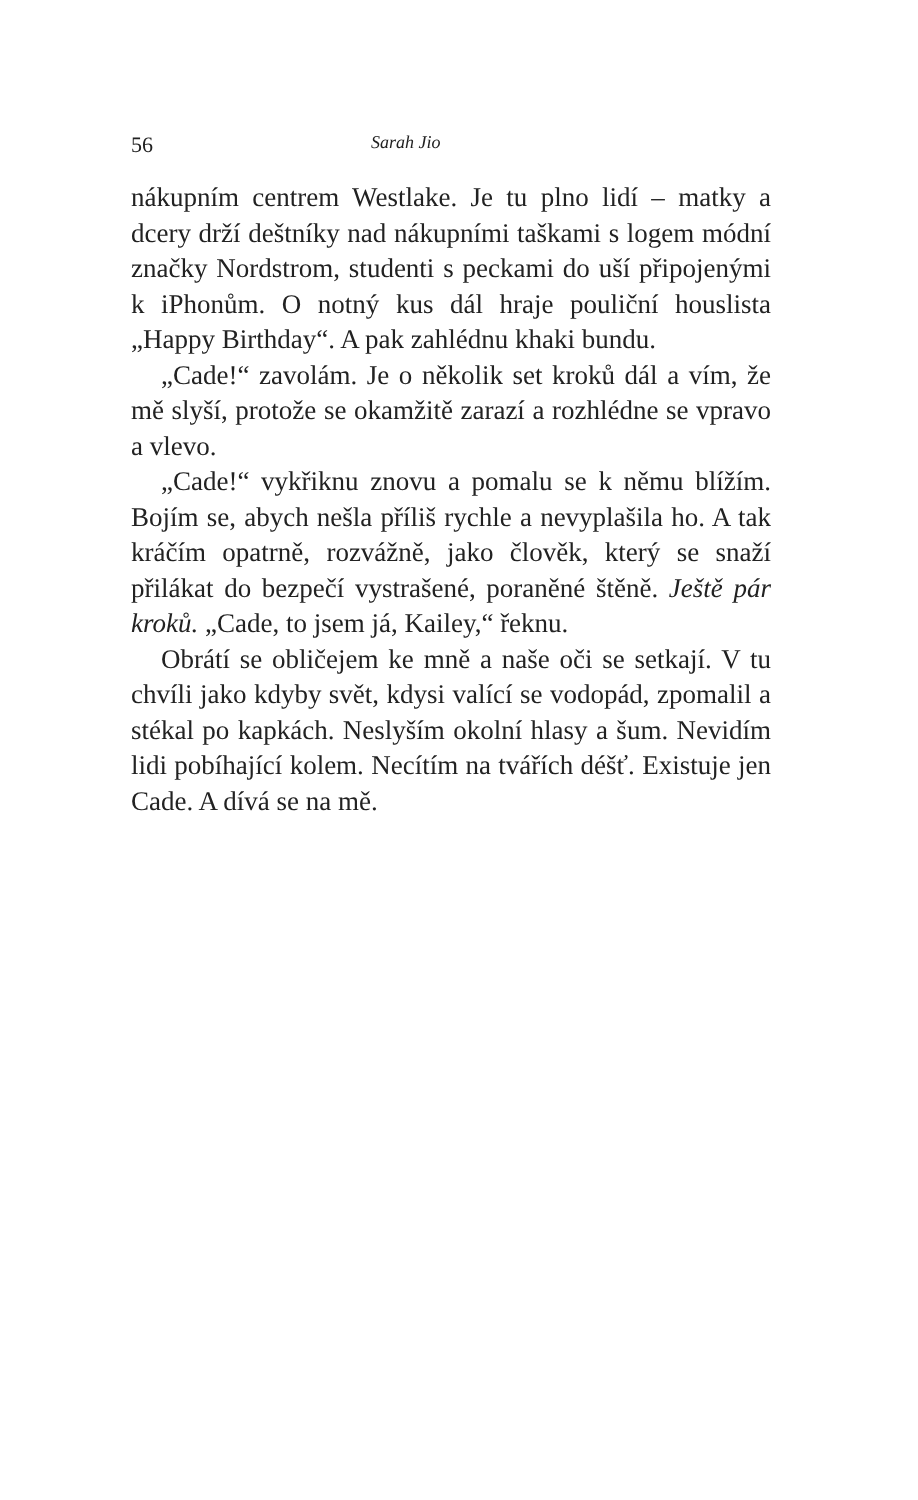56 Sarah Jio
nákupním centrem Westlake. Je tu plno lidí – matky a dcery drží deštníky nad nákupními taškami s logem módní značky Nordstrom, studenti s peckami do uší připojenými k iPhonům. O notný kus dál hraje pouliční houslista „Happy Birthday“. A pak zahlédnu khaki bundu.
„Cade!“ zavolám. Je o několik set kroků dál a vím, že mě slyší, protože se okamžitě zarazí a rozhlédne se vpravo a vlevo.
„Cade!“ vykřiknu znovu a pomalu se k němu blížím. Bojím se, abych nešla příliš rychle a nevyplašila ho. A tak kráčím opatrně, rozvážně, jako člověk, který se snaží přilákat do bezpečí vystrašené, poraněné štěně. Ještě pár kroků. „Cade, to jsem já, Kailey,“ řeknu.
Obrátí se obličejem ke mně a naše oči se setkají. V tu chvíli jako kdyby svět, kdysi valící se vodopád, zpomalil a stékal po kapkách. Neslyším okolní hlasy a šum. Nevidím lidi pobíhající kolem. Necítím na tvářích déšť. Existuje jen Cade. A dívá se na mě.